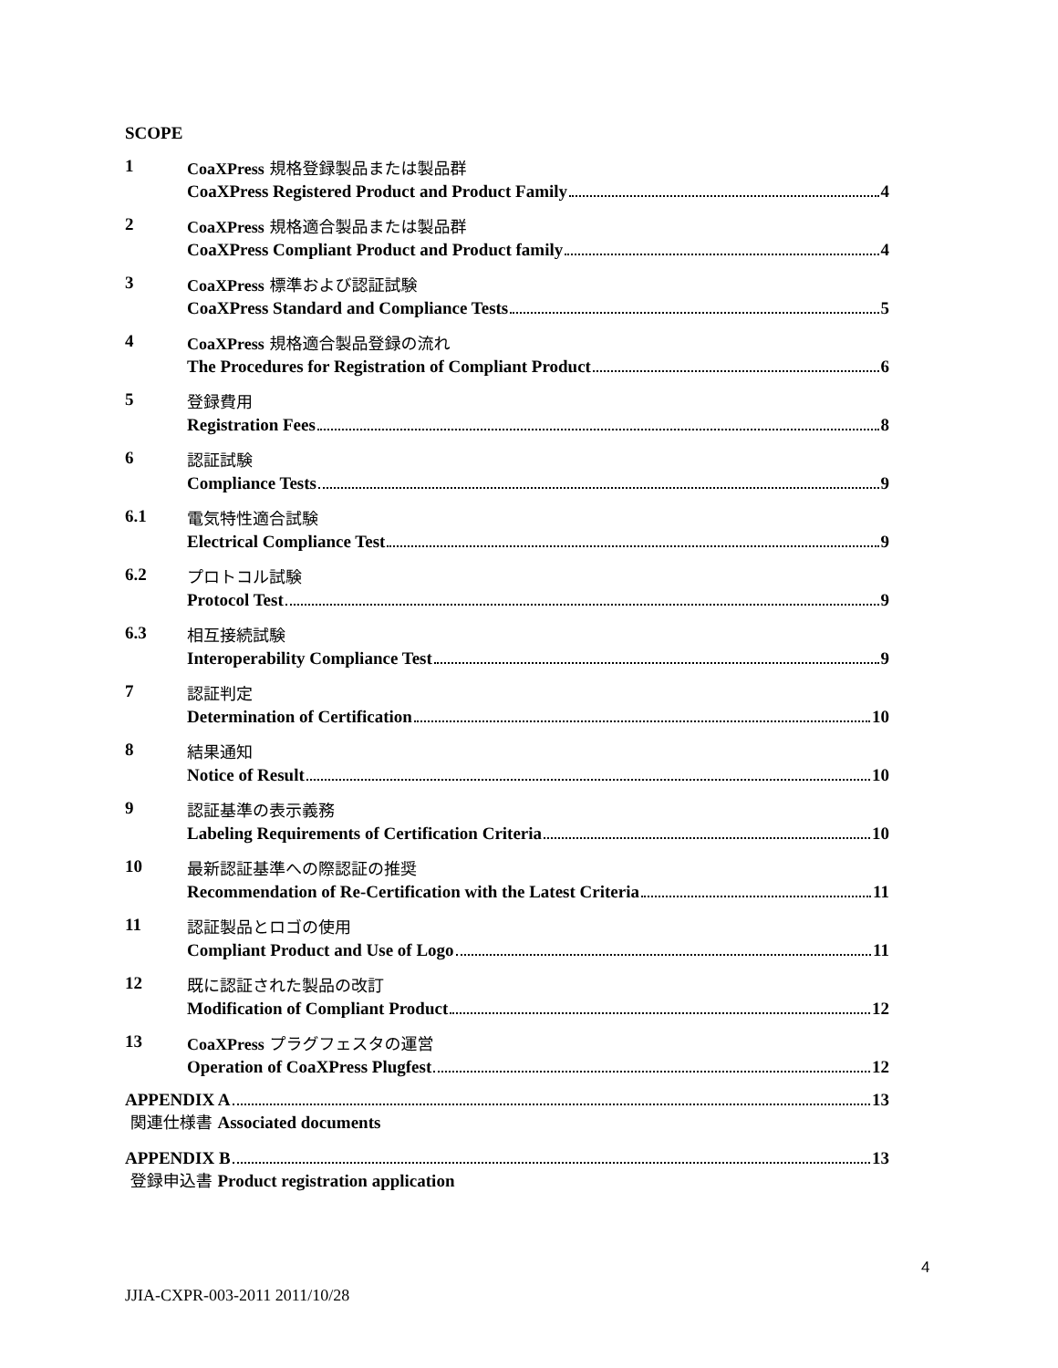SCOPE
1
CoaXPress 規格登録製品または製品群
CoaXPress Registered Product and Product Family 4
2
CoaXPress 規格適合製品または製品群
CoaXPress Compliant Product and Product family 4
3
CoaXPress 標準および認証試験
CoaXPress Standard and Compliance Tests 5
4
CoaXPress 規格適合製品登録の流れ
The Procedures for Registration of Compliant Product 6
5
登録費用
Registration Fees 8
6
認証試験
Compliance Tests 9
6.1
電気特性適合試験
Electrical Compliance Test 9
6.2
プロトコル試験
Protocol Test 9
6.3
相互接続試験
Interoperability Compliance Test 9
7
認証判定
Determination of Certification 10
8
結果通知
Notice of Result 10
9
認証基準の表示義務
Labeling Requirements of Certification Criteria 10
10
最新認証基準への際認証の推奨
Recommendation of Re-Certification with the Latest Criteria 11
11
認証製品とロゴの使用
Compliant Product and Use of Logo 11
12
既に認証された製品の改訂
Modification of Compliant Product 12
13
CoaXPress プラグフェスタの運営
Operation of CoaXPress Plugfest 12
APPENDIX A 13
関連仕様書 Associated documents
APPENDIX B 13
登録申込書 Product registration application
4
JJIA-CXPR-003-2011 2011/10/28